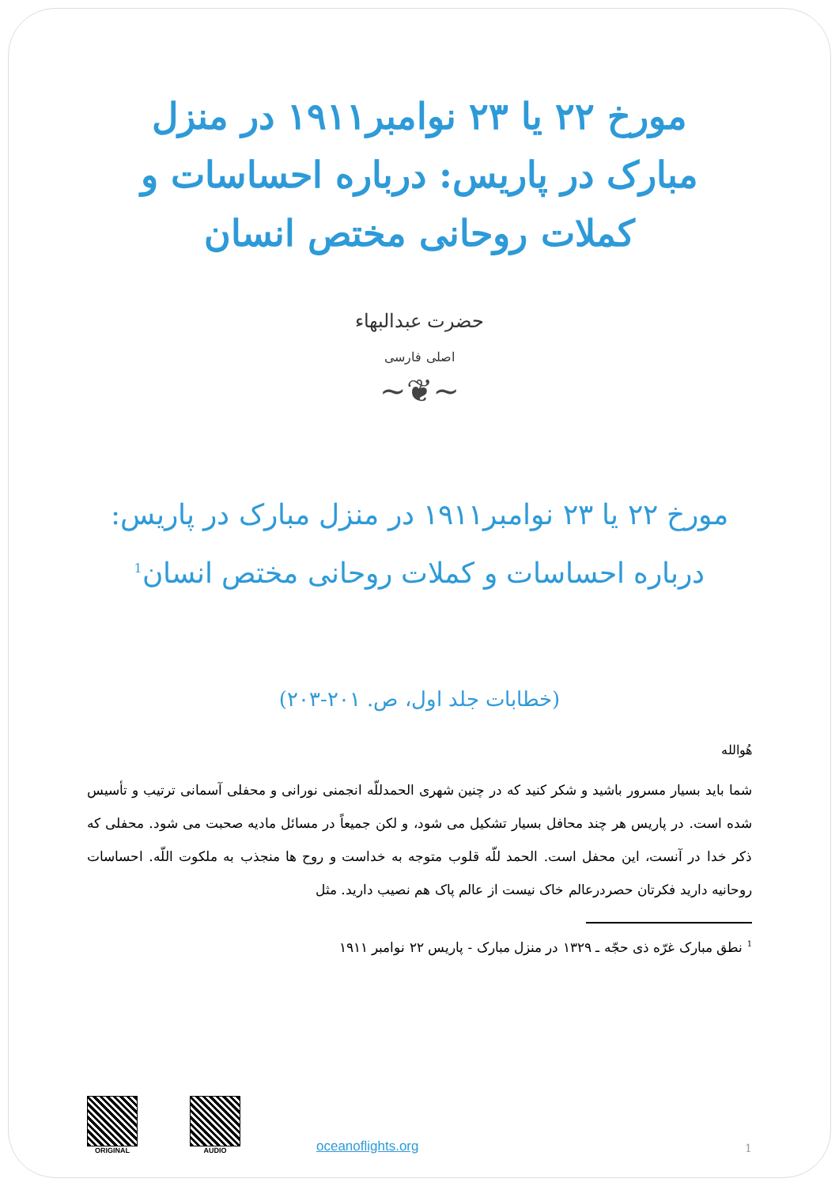مورخ ۲۲ یا ۲۳ نوامبر۱۹۱۱ در منزل مبارک در پاریس: درباره احساسات و کملات روحانی مختص انسان
حضرت عبدالبهاء
اصلی فارسی
~❦~
مورخ ۲۲ یا ۲۳ نوامبر۱۹۱۱ در منزل مبارک در پاریس:
درباره احساسات و کملات روحانی مختص انسان<sup>1</sup>
(خطابات جلد اول، ص. ۲۰۱-۲۰۳)
هُوالله
شما باید بسیار مسرور باشید و شکر کنید که در چنین شهری الحمدللّه انجمنی نورانی و محفلی آسمانی ترتیب و تأسیس شده است. در پاریس هر چند محافل بسیار تشکیل می شود، و لکن جمیعاً در مسائل مادیه صحبت می شود. محفلی که ذکر خدا در آنست، این محفل است. الحمد للّه قلوب متوجه به خداست و روح ها منجذب به ملکوت اللّه. احساسات روحانیه دارید فکرتان حصردرعالم خاک نیست از عالم پاک هم نصیب دارید. مثل
<sup>1</sup> نطق مبارک غرّه ذی حجّه ـ ۱۳۲۹ در منزل مبارک - پاریس ۲۲ نوامبر ۱۹۱۱
ORIGINAL
AUDIO
oceanoflights.org 1